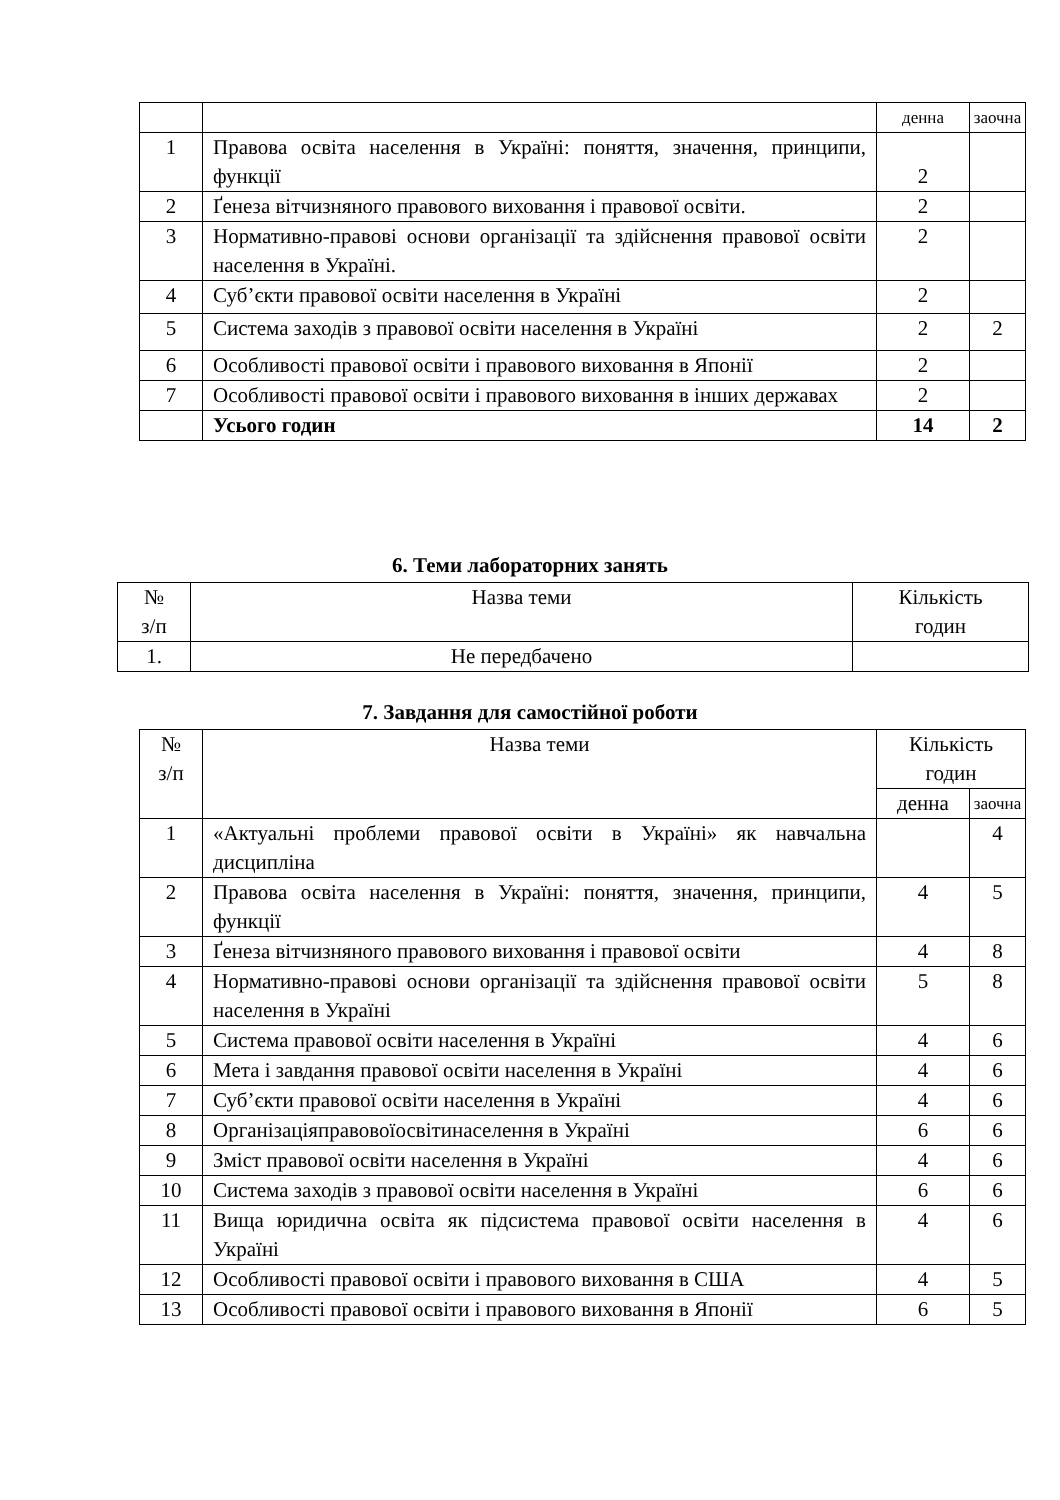| | | денна | заочна |
| 1 | Правова освіта населення в Україні: поняття, значення, принципи, функції | 2 | |
| 2 | Ґенеза вітчизняного правового виховання і правової освіти. | 2 | |
| 3 | Нормативно-правові основи організації та здійснення правової освіти населення в Україні. | 2 | |
| 4 | Суб’єкти правової освіти населення в Україні | 2 | |
| 5 | Система заходів з правової освіти населення в Україні | 2 | 2 |
| 6 | Особливості правової освіти і правового виховання в Японії | 2 | |
| 7 | Особливості правової освіти і правового виховання в інших державах | 2 | |
| | Усього годин | 14 | 2 |
6. Теми лабораторних занять
| № з/п | Назва теми | Кількість годин |
| 1. | Не передбачено | |
7. Завдання для самостійної роботи
| № з/п | Назва теми | Кількість годин | |
| | | денна | заочна |
| 1 | «Актуальні проблеми правової освіти в Україні» як навчальна дисципліна | | 4 |
| 2 | Правова освіта населення в Україні: поняття, значення, принципи, функції | 4 | 5 |
| 3 | Ґенеза вітчизняного правового виховання і правової освіти | 4 | 8 |
| 4 | Нормативно-правові основи організації та здійснення правової освіти населення в Україні | 5 | 8 |
| 5 | Система правової освіти населення в Україні | 4 | 6 |
| 6 | Мета і завдання правової освіти населення в Україні | 4 | 6 |
| 7 | Суб’єкти правової освіти населення в Україні | 4 | 6 |
| 8 | Організаціяправовоїосвітинаселення в Україні | 6 | 6 |
| 9 | Зміст правової освіти населення в Україні | 4 | 6 |
| 10 | Система заходів з правової освіти населення в Україні | 6 | 6 |
| 11 | Вища юридична освіта як підсистема правової освіти населення в Україні | 4 | 6 |
| 12 | Особливості правової освіти і правового виховання в США | 4 | 5 |
| 13 | Особливості правової освіти і правового виховання в Японії | 6 | 5 |